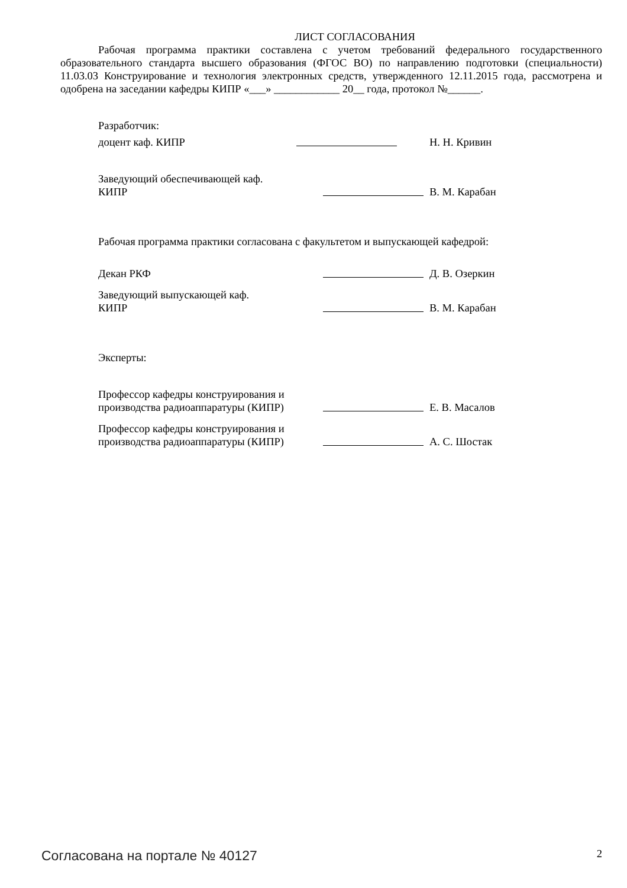ЛИСТ СОГЛАСОВАНИЯ
Рабочая программа практики составлена с учетом требований федерального государственного образовательного стандарта высшего образования (ФГОС ВО) по направлению подготовки (специальности) 11.03.03 Конструирование и технология электронных средств, утвержденного 12.11.2015 года, рассмотрена и одобрена на заседании кафедры КИПР «___» ____________ 20__ года, протокол №______.
Разработчик:
доцент каф. КИПР
Н. Н. Кривин
Заведующий обеспечивающей каф.
КИПР
В. М. Карабан
Рабочая программа практики согласована с факультетом и выпускающей кафедрой:
Декан РКФ
Д. В. Озеркин
Заведующий выпускающей каф.
КИПР
В. М. Карабан
Эксперты:
Профессор кафедры конструирования и производства радиоаппаратуры (КИПР)
Е. В. Масалов
Профессор кафедры конструирования и производства радиоаппаратуры (КИПР)
А. С. Шостак
Согласована на портале № 40127 2